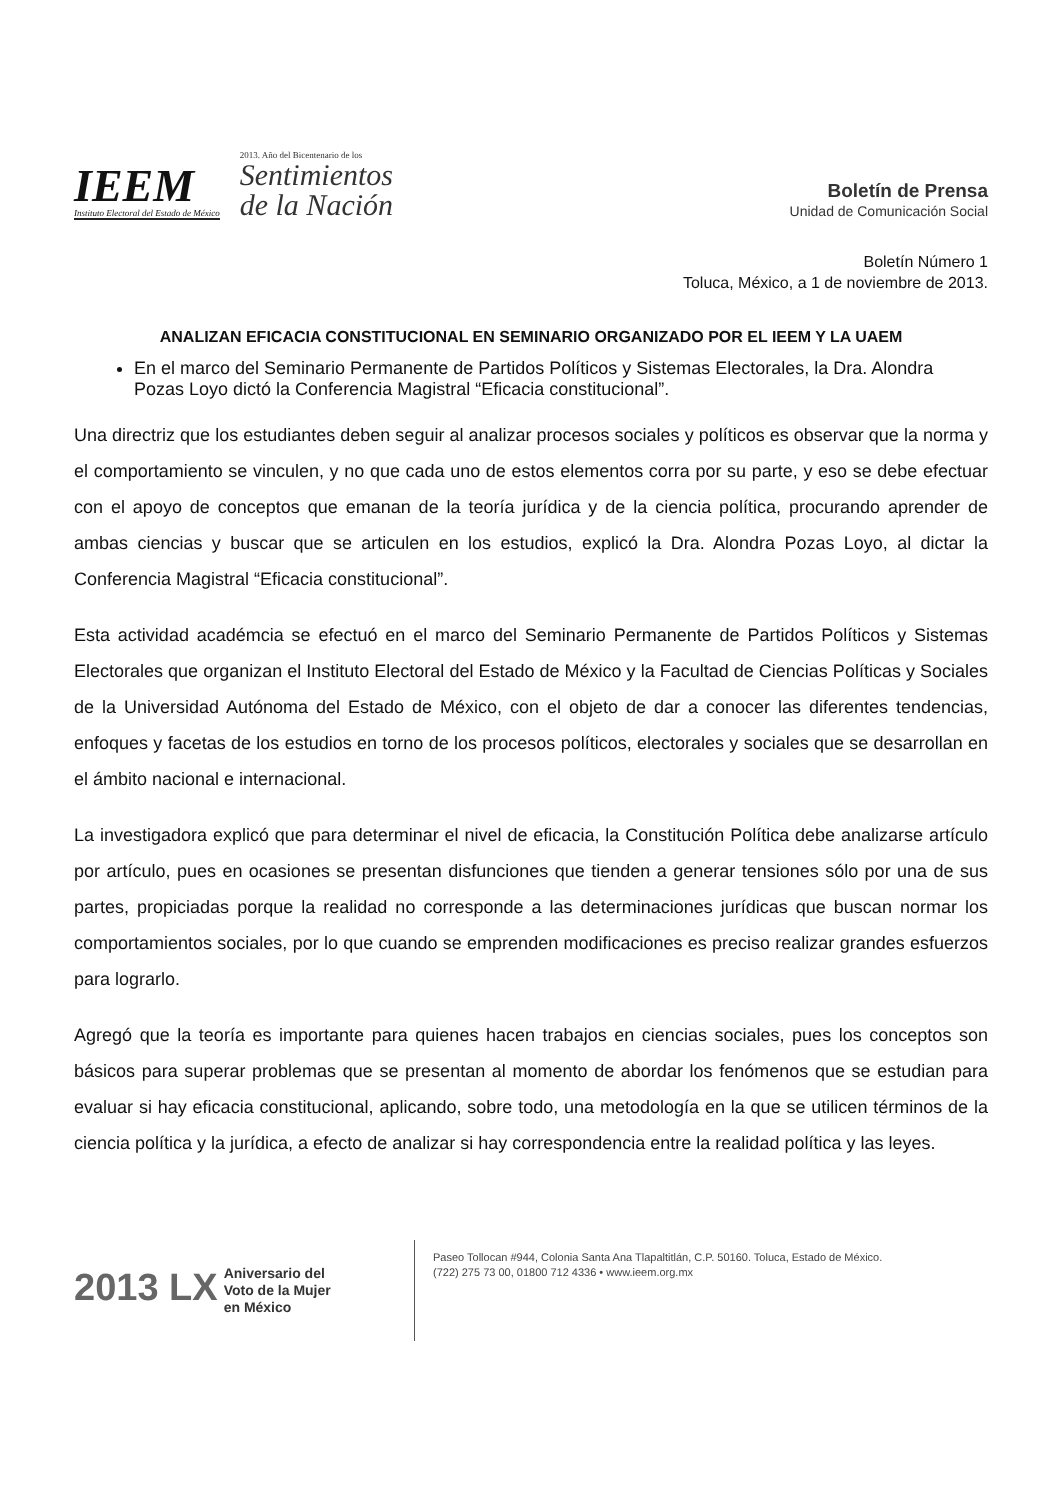IEEM
Instituto Electoral del Estado de México
2013. Año del Bicentenario de los
Sentimientos
de la Nación
Boletín de Prensa
Unidad de Comunicación Social
Boletín Número 1
Toluca, México, a 1 de noviembre de 2013.
ANALIZAN EFICACIA CONSTITUCIONAL EN SEMINARIO ORGANIZADO POR EL IEEM Y LA UAEM
En el marco del Seminario Permanente de Partidos Políticos y Sistemas Electorales, la Dra. Alondra Pozas Loyo dictó la Conferencia Magistral “Eficacia constitucional”.
Una directriz que los estudiantes deben seguir al analizar procesos sociales y políticos es observar que la norma y el comportamiento se vinculen, y no que cada uno de estos elementos corra por su parte, y eso se debe efectuar con el apoyo de conceptos que emanan de la teoría jurídica y de la ciencia política, procurando aprender de ambas ciencias y buscar que se articulen en los estudios, explicó la Dra. Alondra Pozas Loyo, al dictar la Conferencia Magistral “Eficacia constitucional”.
Esta actividad académcia se efectuó en el marco del Seminario Permanente de Partidos Políticos y Sistemas Electorales que organizan el Instituto Electoral del Estado de México y la Facultad de Ciencias Políticas y Sociales de la Universidad Autónoma del Estado de México, con el objeto de dar a conocer las diferentes tendencias, enfoques y facetas de los estudios en torno de los procesos políticos, electorales y sociales que se desarrollan en el ámbito nacional e internacional.
La investigadora explicó que para determinar el nivel de eficacia, la Constitución Política debe analizarse artículo por artículo, pues en ocasiones se presentan disfunciones que tienden a generar tensiones sólo por una de sus partes, propiciadas porque la realidad no corresponde a las determinaciones jurídicas que buscan normar los comportamientos sociales, por lo que cuando se emprenden modificaciones es preciso realizar grandes esfuerzos para lograrlo.
Agregó que la teoría es importante para quienes hacen trabajos en ciencias sociales, pues los conceptos son básicos para superar problemas que se presentan al momento de abordar los fenómenos que se estudian para evaluar si hay eficacia constitucional, aplicando, sobre todo, una metodología en la que se utilicen términos de la ciencia política y la jurídica, a efecto de analizar si hay correspondencia entre la realidad política y las leyes.
2013 LX Aniversario del
Voto de la Mujer
en México
Paseo Tollocan #944, Colonia Santa Ana Tlapaltitlán, C.P. 50160. Toluca, Estado de México.
(722) 275 73 00, 01800 712 4336 • www.ieem.org.mx